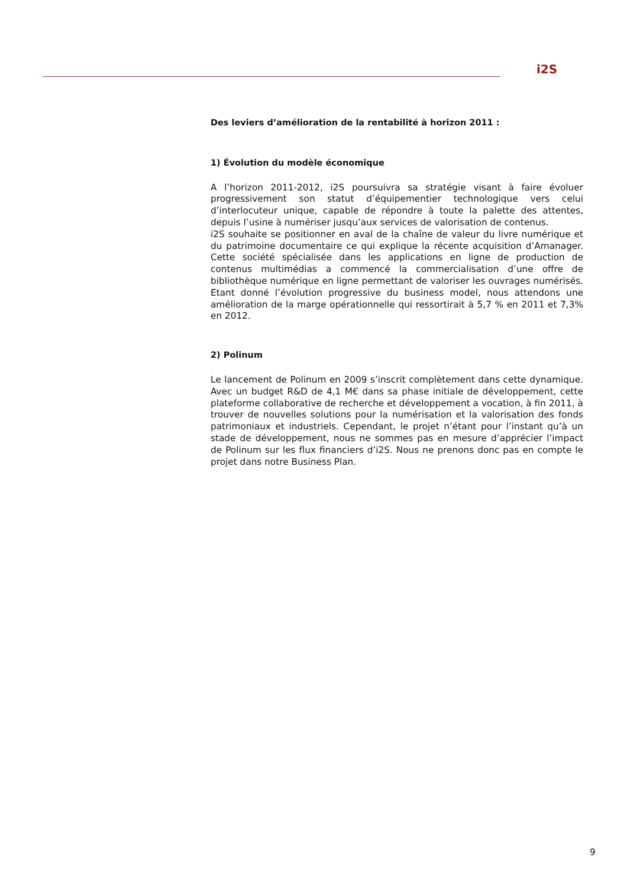i2S
Des leviers d’amélioration de la rentabilité à horizon 2011 :
1) Évolution du modèle économique
A l’horizon 2011-2012, i2S poursuivra sa stratégie visant à faire évoluer progressivement son statut d’équipementier technologique vers celui d’interlocuteur unique, capable de répondre à toute la palette des attentes, depuis l’usine à numériser jusqu’aux services de valorisation de contenus.
i2S souhaite se positionner en aval de la chaîne de valeur du livre numérique et du patrimoine documentaire ce qui explique la récente acquisition d’Amanager. Cette société spécialisée dans les applications en ligne de production de contenus multimédias a commencé la commercialisation d’une offre de bibliothèque numérique en ligne permettant de valoriser les ouvrages numérisés. Etant donné l’évolution progressive du business model, nous attendons une amélioration de la marge opérationnelle qui ressortirait à 5,7 % en 2011 et 7,3% en 2012.
2) Polinum
Le lancement de Polinum en 2009 s’inscrit complètement dans cette dynamique. Avec un budget R&D de 4,1 M€ dans sa phase initiale de développement, cette plateforme collaborative de recherche et développement a vocation, à fin 2011, à trouver de nouvelles solutions pour la numérisation et la valorisation des fonds patrimoniaux et industriels. Cependant, le projet n’étant pour l’instant qu’à un stade de développement, nous ne sommes pas en mesure d’apprécier l’impact de Polinum sur les flux financiers d’i2S. Nous ne prenons donc pas en compte le projet dans notre Business Plan.
9